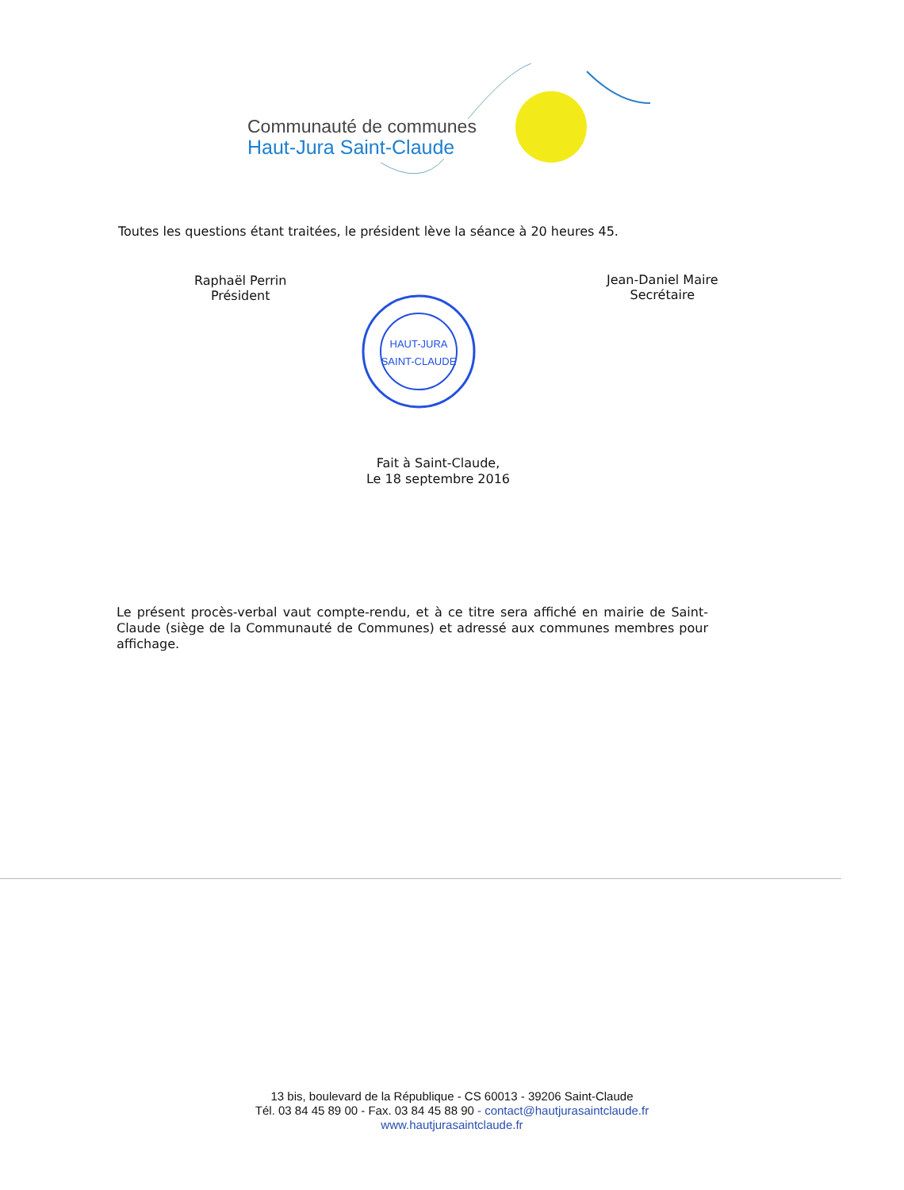Communauté de communes
Haut-Jura Saint-Claude
Toutes les questions étant traitées, le président lève la séance à 20 heures 45.
Raphaël Perrin
Président
Jean-Daniel Maire
Secrétaire
HAUT-JURA
SAINT-CLAUDE
Fait à Saint-Claude,
Le 18 septembre 2016
Le présent procès-verbal vaut compte-rendu, et à ce titre sera affiché en mairie de Saint-Claude (siège de la Communauté de Communes) et adressé aux communes membres pour affichage.
13 bis, boulevard de la République - CS 60013 - 39206 Saint-Claude
Tél. 03 84 45 89 00 - Fax. 03 84 45 88 90 - contact@hautjurasaintclaude.fr
www.hautjurasaintclaude.fr